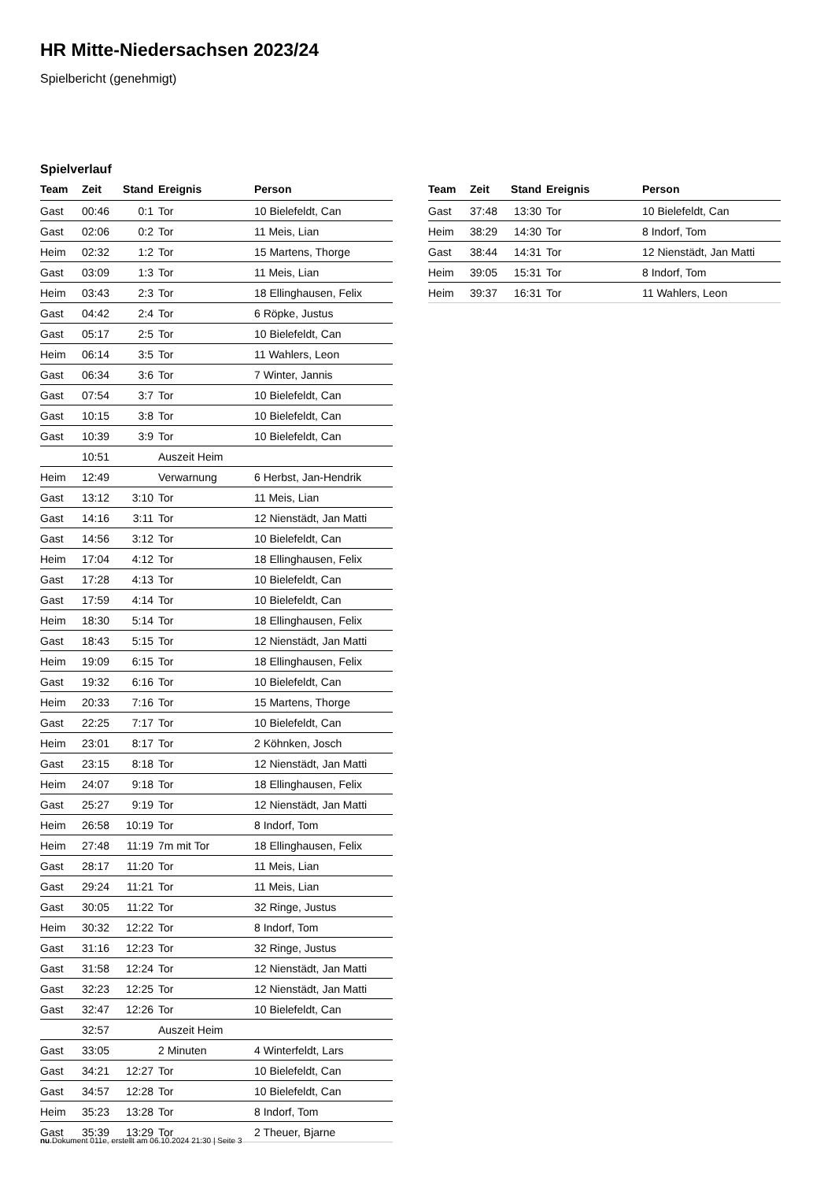HR Mitte-Niedersachsen 2023/24
Spielbericht (genehmigt)
Spielverlauf
| Team | Zeit | Stand | Ereignis | Person |
| --- | --- | --- | --- | --- |
| Gast | 00:46 | 0:1 | Tor | 10 Bielefeldt, Can |
| Gast | 02:06 | 0:2 | Tor | 11 Meis, Lian |
| Heim | 02:32 | 1:2 | Tor | 15 Martens, Thorge |
| Gast | 03:09 | 1:3 | Tor | 11 Meis, Lian |
| Heim | 03:43 | 2:3 | Tor | 18 Ellinghausen, Felix |
| Gast | 04:42 | 2:4 | Tor | 6 Röpke, Justus |
| Gast | 05:17 | 2:5 | Tor | 10 Bielefeldt, Can |
| Heim | 06:14 | 3:5 | Tor | 11 Wahlers, Leon |
| Gast | 06:34 | 3:6 | Tor | 7 Winter, Jannis |
| Gast | 07:54 | 3:7 | Tor | 10 Bielefeldt, Can |
| Gast | 10:15 | 3:8 | Tor | 10 Bielefeldt, Can |
| Gast | 10:39 | 3:9 | Tor | 10 Bielefeldt, Can |
| | 10:51 | | Auszeit Heim | |
| Heim | 12:49 | | Verwarnung | 6 Herbst, Jan-Hendrik |
| Gast | 13:12 | 3:10 | Tor | 11 Meis, Lian |
| Gast | 14:16 | 3:11 | Tor | 12 Nienstädt, Jan Matti |
| Gast | 14:56 | 3:12 | Tor | 10 Bielefeldt, Can |
| Heim | 17:04 | 4:12 | Tor | 18 Ellinghausen, Felix |
| Gast | 17:28 | 4:13 | Tor | 10 Bielefeldt, Can |
| Gast | 17:59 | 4:14 | Tor | 10 Bielefeldt, Can |
| Heim | 18:30 | 5:14 | Tor | 18 Ellinghausen, Felix |
| Gast | 18:43 | 5:15 | Tor | 12 Nienstädt, Jan Matti |
| Heim | 19:09 | 6:15 | Tor | 18 Ellinghausen, Felix |
| Gast | 19:32 | 6:16 | Tor | 10 Bielefeldt, Can |
| Heim | 20:33 | 7:16 | Tor | 15 Martens, Thorge |
| Gast | 22:25 | 7:17 | Tor | 10 Bielefeldt, Can |
| Heim | 23:01 | 8:17 | Tor | 2 Köhnken, Josch |
| Gast | 23:15 | 8:18 | Tor | 12 Nienstädt, Jan Matti |
| Heim | 24:07 | 9:18 | Tor | 18 Ellinghausen, Felix |
| Gast | 25:27 | 9:19 | Tor | 12 Nienstädt, Jan Matti |
| Heim | 26:58 | 10:19 | Tor | 8 Indorf, Tom |
| Heim | 27:48 | 11:19 | 7m mit Tor | 18 Ellinghausen, Felix |
| Gast | 28:17 | 11:20 | Tor | 11 Meis, Lian |
| Gast | 29:24 | 11:21 | Tor | 11 Meis, Lian |
| Gast | 30:05 | 11:22 | Tor | 32 Ringe, Justus |
| Heim | 30:32 | 12:22 | Tor | 8 Indorf, Tom |
| Gast | 31:16 | 12:23 | Tor | 32 Ringe, Justus |
| Gast | 31:58 | 12:24 | Tor | 12 Nienstädt, Jan Matti |
| Gast | 32:23 | 12:25 | Tor | 12 Nienstädt, Jan Matti |
| Gast | 32:47 | 12:26 | Tor | 10 Bielefeldt, Can |
| | 32:57 | | Auszeit Heim | |
| Gast | 33:05 | | 2 Minuten | 4 Winterfeldt, Lars |
| Gast | 34:21 | 12:27 | Tor | 10 Bielefeldt, Can |
| Gast | 34:57 | 12:28 | Tor | 10 Bielefeldt, Can |
| Heim | 35:23 | 13:28 | Tor | 8 Indorf, Tom |
| Gast | 35:39 | 13:29 | Tor | 2 Theuer, Bjarne |
| Team | Zeit | Stand | Ereignis | Person |
| --- | --- | --- | --- | --- |
| Gast | 37:48 | 13:30 | Tor | 10 Bielefeldt, Can |
| Heim | 38:29 | 14:30 | Tor | 8 Indorf, Tom |
| Gast | 38:44 | 14:31 | Tor | 12 Nienstädt, Jan Matti |
| Heim | 39:05 | 15:31 | Tor | 8 Indorf, Tom |
| Heim | 39:37 | 16:31 | Tor | 11 Wahlers, Leon |
nu.Dokument 011e, erstellt am 06.10.2024 21:30 | Seite 3